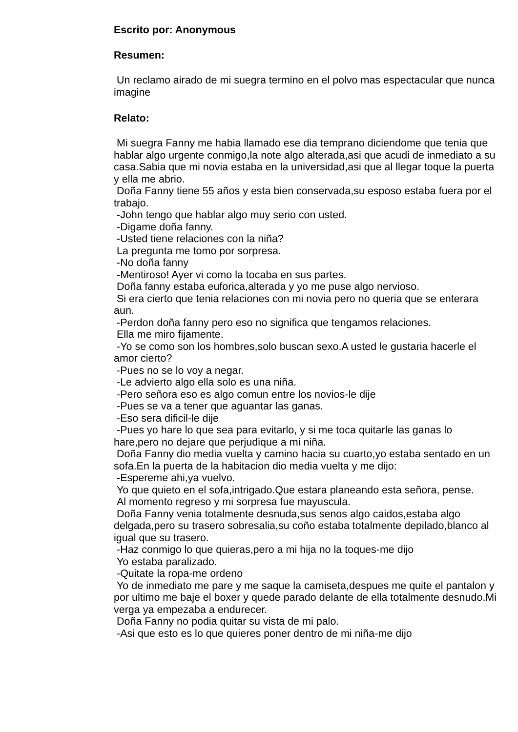Escrito por: Anonymous
Resumen:
Un reclamo airado de mi suegra termino en el polvo mas espectacular que nunca imagine
Relato:
Mi suegra Fanny me habia llamado ese dia temprano diciendome que tenia que hablar algo urgente conmigo,la note algo alterada,asi que acudi de inmediato a su casa.Sabia que mi novia estaba en la universidad,asi que al llegar toque la puerta y ella me abrio.
Doña Fanny tiene 55 años y esta bien conservada,su esposo estaba fuera por el trabajo.
-John tengo que hablar algo muy serio con usted.
-Digame doña fanny.
-Usted tiene relaciones con la niña?
La pregunta me tomo por sorpresa.
-No doña fanny
-Mentiroso! Ayer vi como la tocaba en sus partes.
Doña fanny estaba euforica,alterada y yo me puse algo nervioso.
Si era cierto que tenia relaciones con mi novia pero no queria que se enterara aun.
-Perdon doña fanny pero eso no significa que tengamos relaciones.
Ella me miro fijamente.
-Yo se como son los hombres,solo buscan sexo.A usted le gustaria hacerle el amor cierto?
-Pues no se lo voy a negar.
-Le advierto algo ella solo es una niña.
-Pero señora eso es algo comun entre los novios-le dije
-Pues se va a tener que aguantar las ganas.
-Eso sera dificil-le dije
-Pues yo hare lo que sea para evitarlo, y si me toca quitarle las ganas lo hare,pero no dejare que perjudique a mi niña.
Doña Fanny dio media vuelta y camino hacia su cuarto,yo estaba sentado en un sofa.En la puerta de la habitacion dio media vuelta y me dijo:
-Espereme ahi,ya vuelvo.
Yo que quieto en el sofa,intrigado.Que estara planeando esta señora, pense.
Al momento regreso y mi sorpresa fue mayuscula.
Doña Fanny venia totalmente desnuda,sus senos algo caidos,estaba algo delgada,pero su trasero sobresalia,su coño estaba totalmente depilado,blanco al igual que su trasero.
-Haz conmigo lo que quieras,pero a mi hija no la toques-me dijo
Yo estaba paralizado.
-Quitate la ropa-me ordeno
Yo de inmediato me pare y me saque la camiseta,despues me quite el pantalon y por ultimo me baje el boxer y quede parado delante de ella totalmente desnudo.Mi verga ya empezaba a endurecer.
Doña Fanny no podia quitar su vista de mi palo.
-Asi que esto es lo que quieres poner dentro de mi niña-me dijo